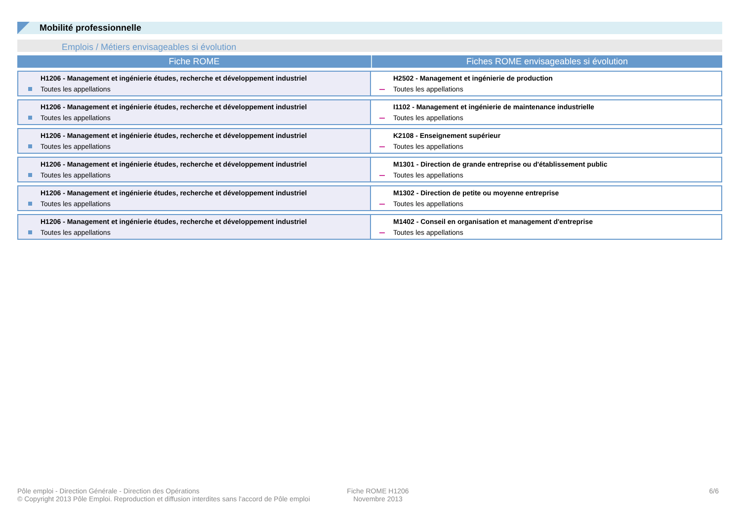Mobilité professionnelle
Emplois / Métiers envisageables si évolution
| Fiche ROME | Fiches ROME envisageables si évolution |
| --- | --- |
| H1206 - Management et ingénierie études, recherche et développement industriel Toutes les appellations | H2502 - Management et ingénierie de production Toutes les appellations |
| H1206 - Management et ingénierie études, recherche et développement industriel Toutes les appellations | I1102 - Management et ingénierie de maintenance industrielle Toutes les appellations |
| H1206 - Management et ingénierie études, recherche et développement industriel Toutes les appellations | K2108 - Enseignement supérieur Toutes les appellations |
| H1206 - Management et ingénierie études, recherche et développement industriel Toutes les appellations | M1301 - Direction de grande entreprise ou d'établissement public Toutes les appellations |
| H1206 - Management et ingénierie études, recherche et développement industriel Toutes les appellations | M1302 - Direction de petite ou moyenne entreprise Toutes les appellations |
| H1206 - Management et ingénierie études, recherche et développement industriel Toutes les appellations | M1402 - Conseil en organisation et management d'entreprise Toutes les appellations |
Pôle emploi - Direction Générale - Direction des Opérations
© Copyright 2013 Pôle Emploi. Reproduction et diffusion interdites sans l'accord de Pôle emploi
Fiche ROME H1206
Novembre 2013
6/6